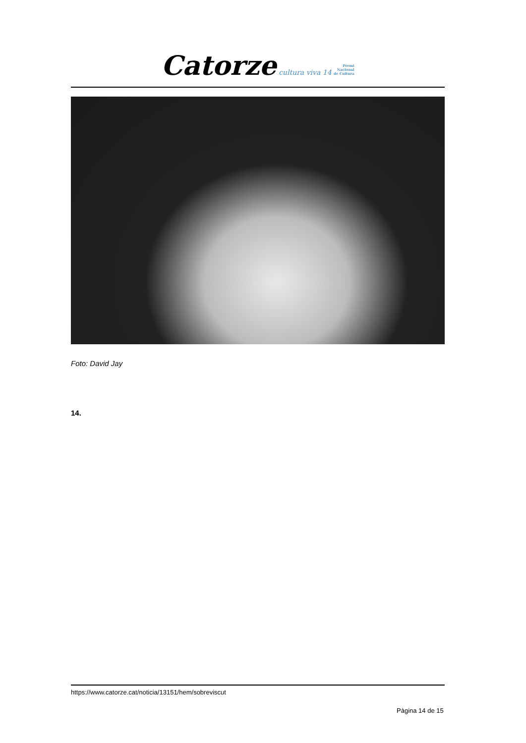Catorze cultura viva 14 Premi
Nacional
de Cultura
Foto: David Jay
14.
https://www.catorze.cat/noticia/13151/hem/sobreviscut
Pàgina 14 de 15